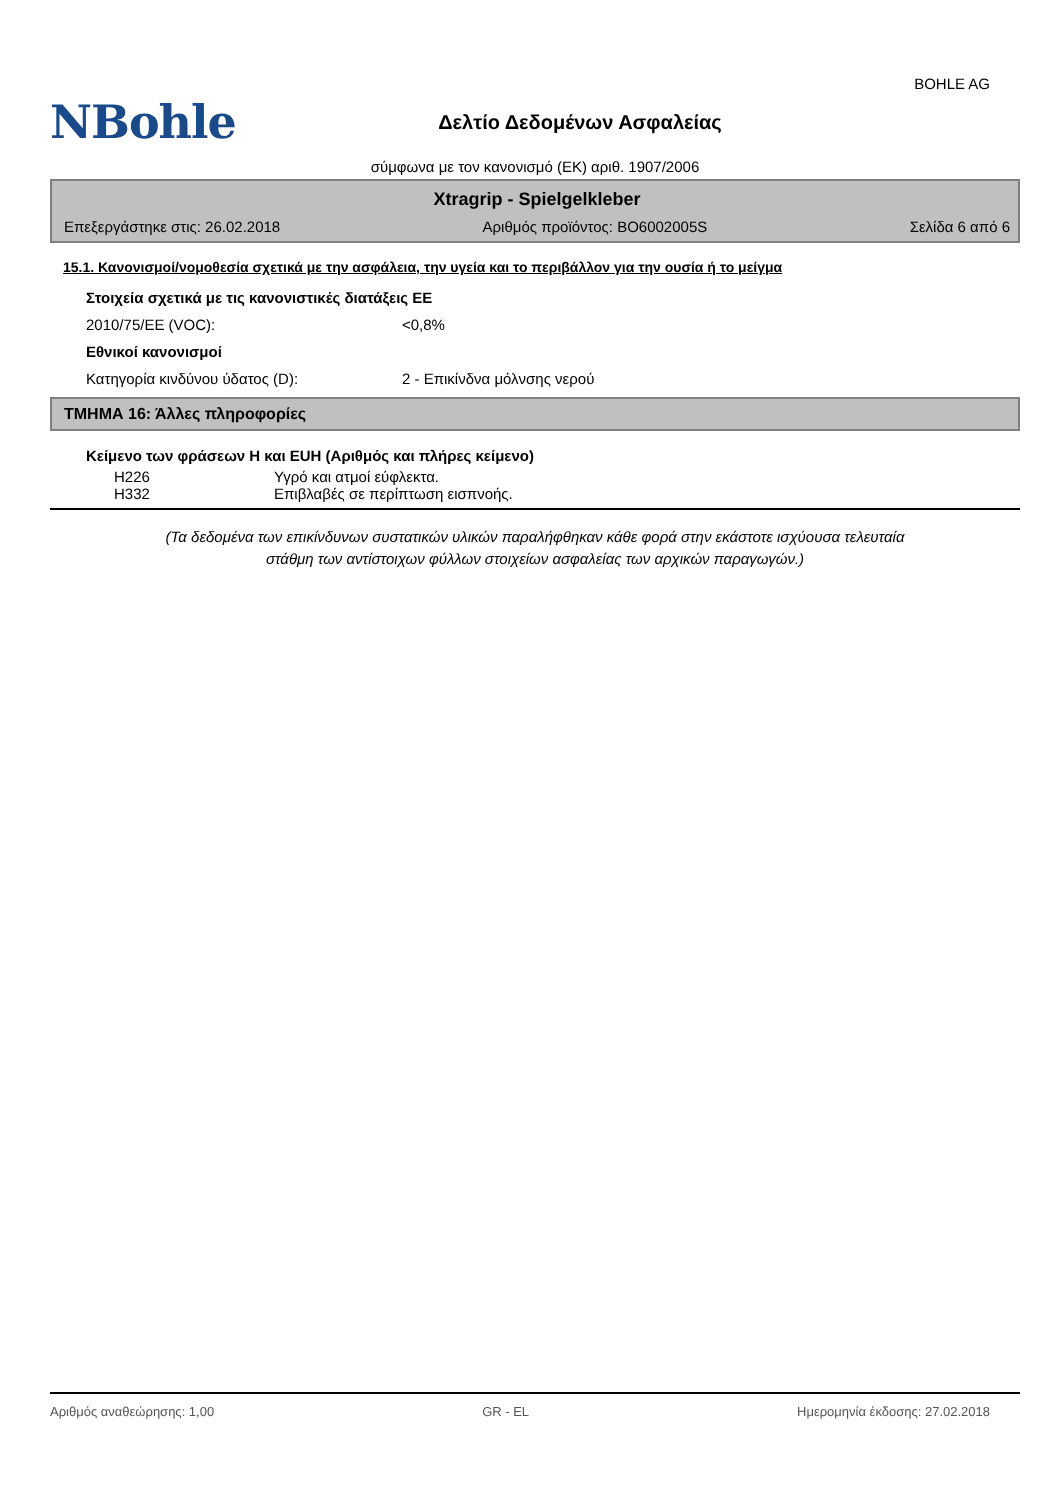BOHLE AG
NBohle
Δελτίο Δεδομένων Ασφαλείας
σύμφωνα με τον κανονισμό (ΕΚ) αριθ. 1907/2006
Xtragrip - Spielgelkleber
Επεξεργάστηκε στις: 26.02.2018 Αριθμός προϊόντος: BO6002005S Σελίδα 6 από 6
15.1. Κανονισμοί/νομοθεσία σχετικά με την ασφάλεια, την υγεία και το περιβάλλον για την ουσία ή το μείγμα
Στοιχεία σχετικά με τις κανονιστικές διατάξεις ΕΕ
2010/75/ΕΕ (VOC): <0,8%
Εθνικοί κανονισμοί
Κατηγορία κινδύνου ύδατος (D): 2 - Επικίνδνα μόλνσης νερού
ΤΜΗΜΑ 16: Άλλες πληροφορίες
Κείμενο των φράσεων H και EUH (Αριθμός και πλήρες κείμενο)
H226 Υγρό και ατμοί εύφλεκτα.
H332 Επιβλαβές σε περίπτωση εισπνοής.
(Τα δεδομένα των επικίνδυνων συστατικών υλικών παραλήφθηκαν κάθε φορά στην εκάστοτε ισχύουσα τελευταία
στάθμη των αντίστοιχων φύλλων στοιχείων ασφαλείας των αρχικών παραγωγών.)
Αριθμός αναθεώρησης: 1,00 GR - EL Ημερομηνία έκδοσης: 27.02.2018